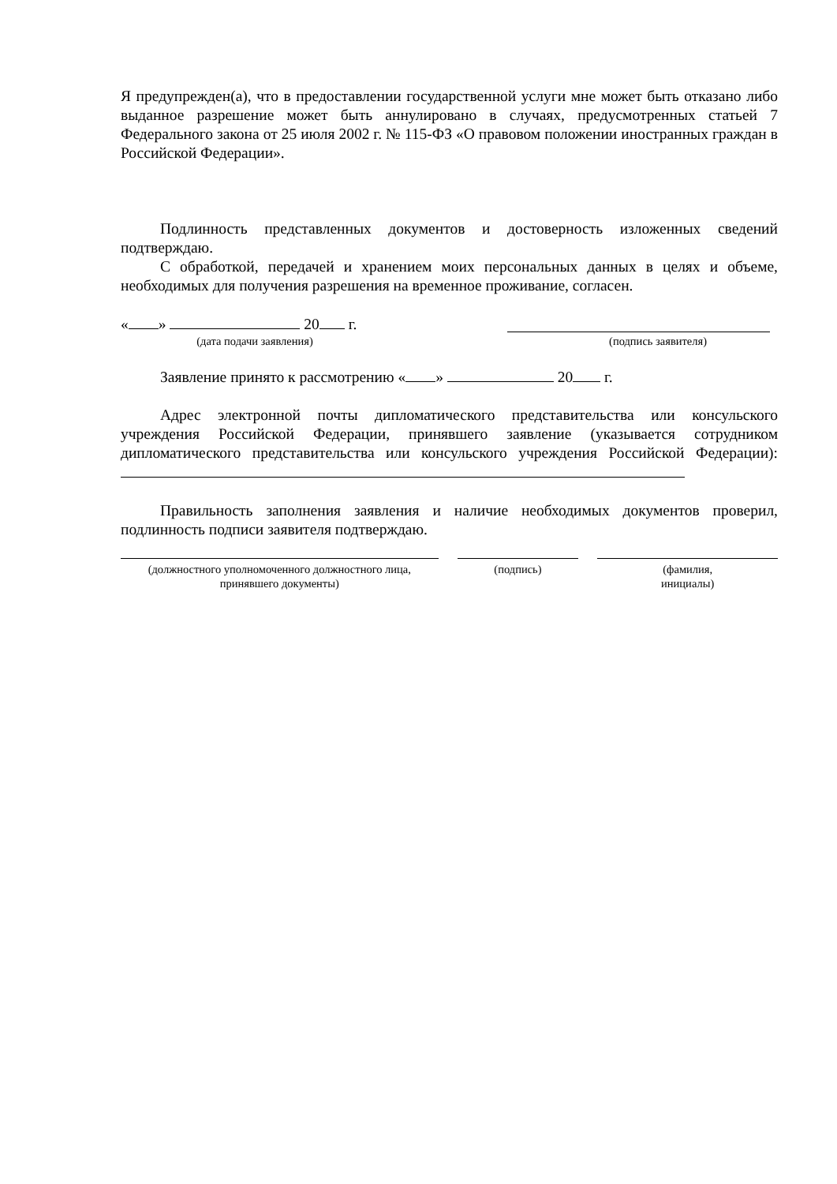Я предупрежден(а), что в предоставлении государственной услуги мне может быть отказано либо выданное разрешение может быть аннулировано в случаях, предусмотренных статьей 7 Федерального закона от 25 июля 2002 г. № 115-ФЗ «О правовом положении иностранных граждан в Российской Федерации».
Подлинность представленных документов и достоверность изложенных сведений подтверждаю.
С обработкой, передачей и хранением моих персональных данных в целях и объеме, необходимых для получения разрешения на временное проживание, согласен.
« » 20 г.
(дата подачи заявления) (подпись заявителя)
Заявление принято к рассмотрению « » 20 г.
Адрес электронной почты дипломатического представительства или консульского учреждения Российской Федерации, принявшего заявление (указывается сотрудником дипломатического представительства или консульского учреждения Российской Федерации):
Правильность заполнения заявления и наличие необходимых документов проверил, подлинность подписи заявителя подтверждаю.
(должностного уполномоченного должностного лица, принявшего документы)
(подпись) (фамилия,
инициалы)